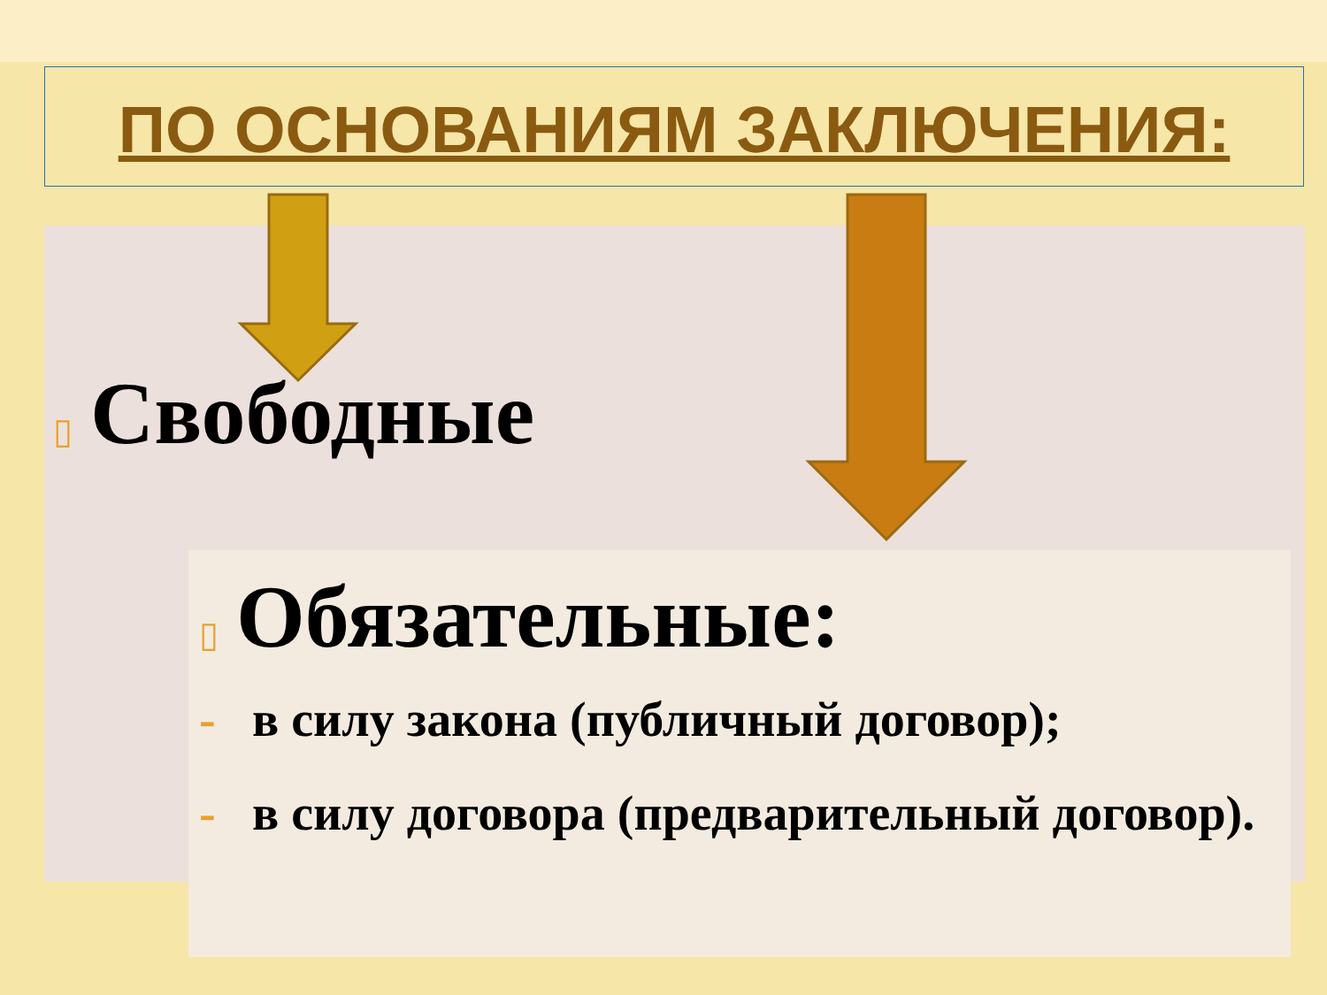ПО ОСНОВАНИЯМ ЗАКЛЮЧЕНИЯ:
▯ Свободные
▯ Обязательные:
- в силу закона (публичный договор);
- в силу договора (предварительный договор).